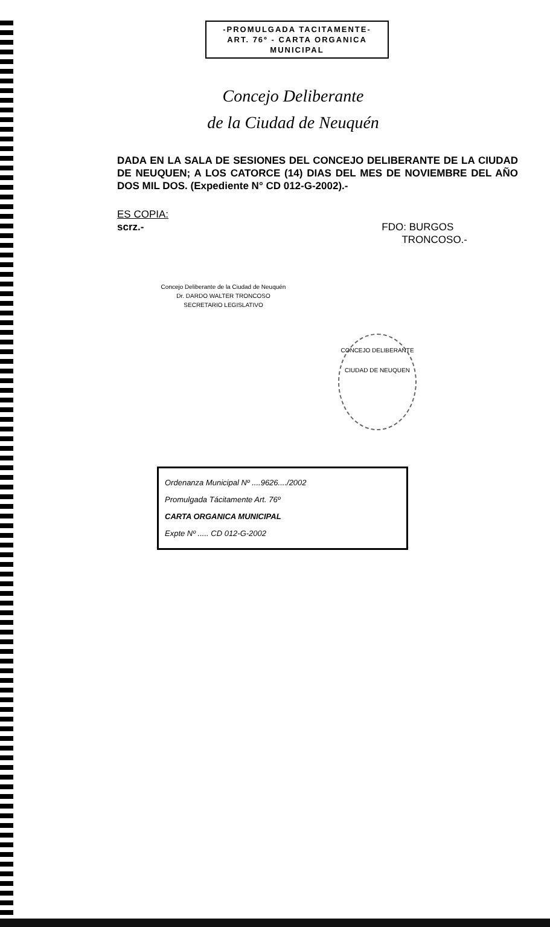-PROMULGADA TACITAMENTE-
ART. 76º - CARTA ORGANICA
MUNICIPAL
Concejo Deliberante
de la Ciudad de Neuquén
DADA EN LA SALA DE SESIONES DEL CONCEJO DELIBERANTE DE LA CIUDAD DE NEUQUEN; A LOS CATORCE (14) DIAS DEL MES DE NOVIEMBRE DEL AÑO DOS MIL DOS. (Expediente N° CD 012-G-2002).-
ES COPIA:
scrz.- FDO: BURGOS
TRONCOSO.-
Concejo Deliberante de la Ciudad de Neuquén
Dr. DARDO WALTER TRONCOSO
SECRETARIO LEGISLATIVO
CONCEJO DELIBERANTE
CIUDAD DE NEUQUEN
Ordenanza Municipal Nº ....9626..../2002
Promulgada Tácitamente Art. 76º
CARTA ORGANICA MUNICIPAL
Expte Nº ..... CD 012-G-2002